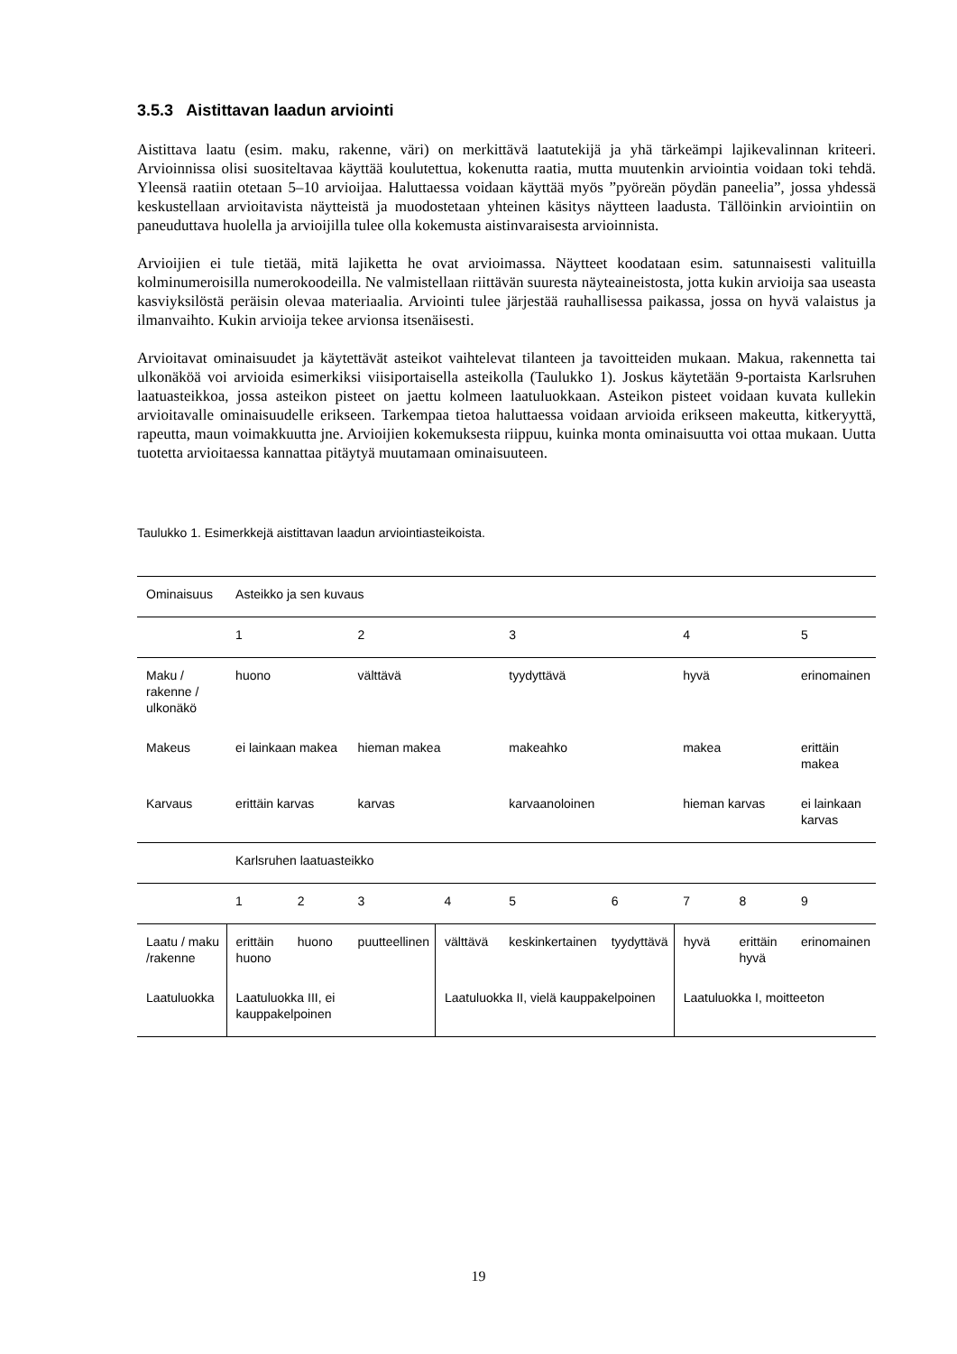3.5.3 Aistittavan laadun arviointi
Aistittava laatu (esim. maku, rakenne, väri) on merkittävä laatutekijä ja yhä tärkeämpi lajikevalinnan kriteeri. Arvioinnissa olisi suositeltavaa käyttää koulutettua, kokenutta raatia, mutta muutenkin arviointia voidaan toki tehdä. Yleensä raatiin otetaan 5–10 arvioijaa. Haluttaessa voidaan käyttää myös ”pyöreän pöydän paneelia”, jossa yhdessä keskustellaan arvioitavista näytteistä ja muodostetaan yhteinen käsitys näytteen laadusta. Tällöinkin arviointiin on paneuduttava huolella ja arvioijilla tulee olla kokemusta aistinvaraisesta arvioinnista.
Arvioijien ei tule tietää, mitä lajiketta he ovat arvioimassa. Näytteet koodataan esim. satunnaisesti valituilla kolminumeroisilla numerokoodeilla. Ne valmistellaan riittävän suuresta näyteaineistosta, jotta kukin arvioija saa useasta kasviyksilöstä peräisin olevaa materiaalia. Arviointi tulee järjestää rauhallisessa paikassa, jossa on hyvä valaistus ja ilmanvaihto. Kukin arvioija tekee arvionsa itsenäisesti.
Arvioitavat ominaisuudet ja käytettävät asteikot vaihtelevat tilanteen ja tavoitteiden mukaan. Makua, rakennetta tai ulkonäköä voi arvioida esimerkiksi viisiportaisella asteikolla (Taulukko 1). Joskus käytetään 9-portaista Karlsruhen laatuasteikkoa, jossa asteikon pisteet on jaettu kolmeen laatuluokkaan. Asteikon pisteet voidaan kuvata kullekin arvioitavalle ominaisuudelle erikseen. Tarkempaa tietoa haluttaessa voidaan arvioida erikseen makeutta, kitkeryyttä, rapeutta, maun voimakkuutta jne. Arvioijien kokemuksesta riippuu, kuinka monta ominaisuutta voi ottaa mukaan. Uutta tuotetta arvioitaessa kannattaa pitäytyä muutamaan ominaisuuteen.
Taulukko 1. Esimerkkejä aistittavan laadun arviointiasteikoista.
| Ominaisuus | Asteikko ja sen kuvaus | | | | | | | | |
| | 1 | | 2 | | 3 | | 4 | | 5 |
| Maku / rakenne / ulkonäkö | huono | | välttävä | | tyydyttävä | | hyvä | | erinomainen |
| Makeus | ei lainkaan makea | | hieman makea | | makeahko | | makea | | erittäin makea |
| Karvaus | erittäin karvas | | karvas | | karvaanoloinen | | hieman karvas | | ei lainkaan karvas |
| | Karlsruhen laatuasteikko | | | | | | | | |
| | 1 | 2 | 3 | 4 | 5 | 6 | 7 | 8 | 9 |
| Laatu / maku /rakenne | erittäin huono | huono | puutteellinen | välttävä | keskinkertainen | tyydyttävä | hyvä | erittäin hyvä | erinomainen |
| Laatuluokka | Laatuluokka III, ei kauppakelpoinen | | | Laatuluokka II, vielä kauppakelpoinen | | | Laatuluokka I, moitteeton | | |
19